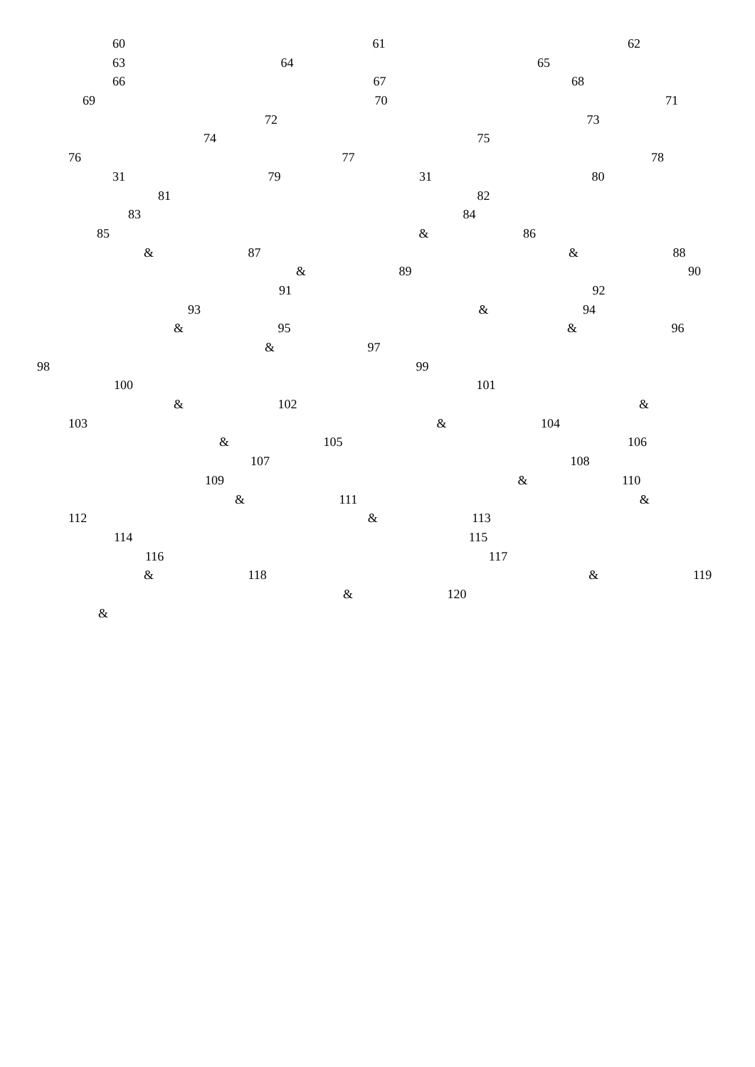60 61 62
63 64 65
66 67 68
69 70 71
72 73
74 75
76 77 78
31 79 31 80
81 82
83 84
85 & 86
& 87 & 88
& 89 90
91 92
93 & 94
& 95 & 96
& 97
98 99
100 101
& 102 &
103 & 104
& 105 106
107 108
109 & 110
& 111 &
112 & 113
114 115
116 117
& 118 & 119
& 120
&